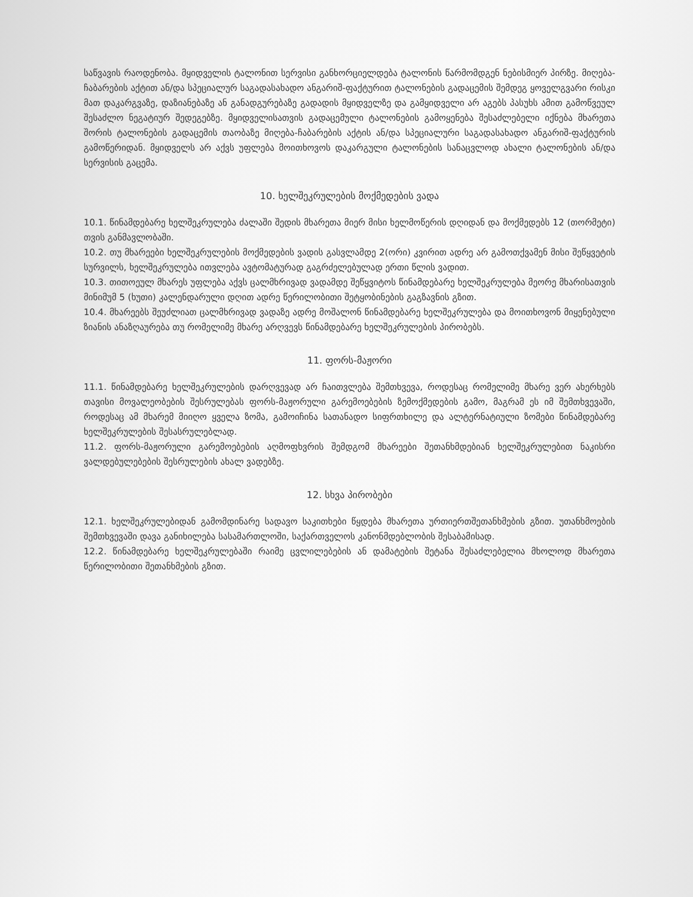საწვავის რაოდენობა. მყიდველის ტალონით სერვისი განხორციელდება ტალონის წარმომდგენ ნებისმიერ პირზე. მიღება-ჩაბარების აქტით ან/და სპეციალურ საგადასახადო ანგარიშ-ფაქტურით ტალონების გადაცემის შემდეგ ყოველგვარი რისკი მათ დაკარგვაზე, დაზიანებაზე ან განადგურებაზე გადადის მყიდველზე და გამყიდველი არ აგებს პასუხს ამით გამოწვეულ შესაძლო ნეგატიურ შედეგებზე. მყიდველისათვის გადაცემული ტალონების გამოყენება შესაძლებელი იქნება მხარეთა შორის ტალონების გადაცემის თაობაზე მიღება-ჩაბარების აქტის ან/და სპეციალური საგადასახადო ანგარიშ-ფაქტურის გამოწერიდან. მყიდველს არ აქვს უფლება მოითხოვოს დაკარგული ტალონების სანაცვლოდ ახალი ტალონების ან/და სერვისის გაცემა.
10. ხელშეკრულების მოქმედების ვადა
10.1. წინამდებარე ხელშეკრულება ძალაში შედის მხარეთა მიერ მისი ხელმოწერის დღიდან და მოქმედებს 12 (თორმეტი) თვის განმავლობაში.
10.2. თუ მხარეები ხელშეკრულების მოქმედების ვადის გასვლამდე 2(ორი) კვირით ადრე არ გამოთქვამენ მისი შეწყვეტის სურვილს, ხელშეკრულება ითვლება ავტომატურად გაგრძელებულად ერთი წლის ვადით.
10.3. თითოეულ მხარეს უფლება აქვს ცალმხრივად ვადამდე შეწყვიტოს წინამდებარე ხელშეკრულება მეორე მხარისათვის მინიმუმ 5 (ხუთი) კალენდარული დღით ადრე წერილობითი შეტყობინების გაგზავნის გზით.
10.4. მხარეებს შეუძლიათ ცალმხრივად ვადაზე ადრე მოშალონ წინამდებარე ხელშეკრულება და მოითხოვონ მიყენებული ზიანის ანაზღაურება თუ რომელიმე მხარე არღვევს წინამდებარე ხელშეკრულების პირობებს.
11. ფორს-მაჟორი
11.1. წინამდებარე ხელშეკრულების დარღვევად არ ჩაითვლება შემთხვევა, როდესაც რომელიმე მხარე ვერ ახერხებს თავისი მოვალეობების შესრულებას ფორს-მაჟორული გარემოებების ზემოქმედების გამო, მაგრამ ეს იმ შემთხვევაში, როდესაც ამ მხარემ მიიღო ყველა ზომა, გამოიჩინა სათანადო სიფრთხილე და ალტერნატიული ზომები წინამდებარე ხელშეკრულების შესასრულებლად.
11.2. ფორს-მაჟორული გარემოებების აღმოფხვრის შემდგომ მხარეები შეთანხმდებიან ხელშეკრულებით ნაკისრი ვალდებულებების შესრულების ახალ ვადებზე.
12. სხვა პირობები
12.1. ხელშეკრულებიდან გამომდინარე სადავო საკითხები წყდება მხარეთა ურთიერთშეთანხმების გზით. უთანხმოების შემთხვევაში დავა განიხილება სასამართლოში, საქართველოს კანონმდებლობის შესაბამისად.
12.2. წინამდებარე ხელშეკრულებაში რაიმე ცვლილებების ან დამატების შეტანა შესაძლებელია მხოლოდ მხარეთა წერილობითი შეთანხმების გზით.